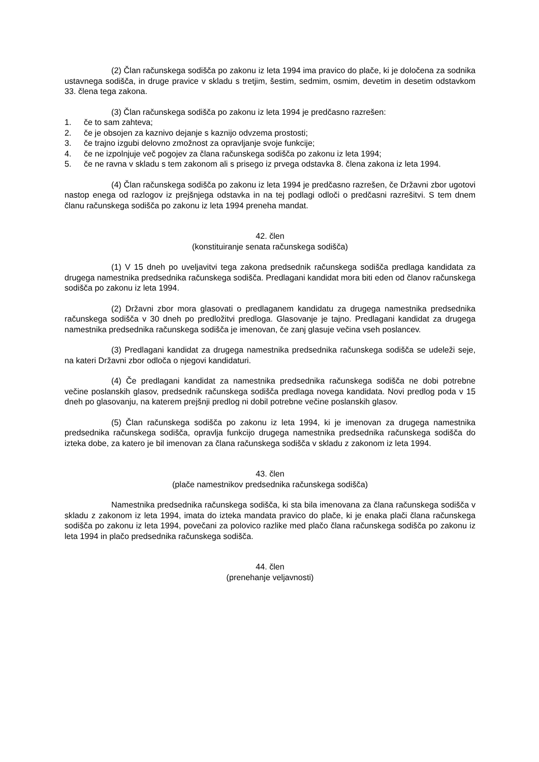(2) Član računskega sodišča po zakonu iz leta 1994 ima pravico do plače, ki je določena za sodnika ustavnega sodišča, in druge pravice v skladu s tretjim, šestim, sedmim, osmim, devetim in desetim odstavkom 33. člena tega zakona.
(3) Član računskega sodišča po zakonu iz leta 1994 je predčasno razrešen:
1. če to sam zahteva;
2. če je obsojen za kaznivo dejanje s kaznijo odvzema prostosti;
3. če trajno izgubi delovno zmožnost za opravljanje svoje funkcije;
4. če ne izpolnjuje več pogojev za člana računskega sodišča po zakonu iz leta 1994;
5. če ne ravna v skladu s tem zakonom ali s prisego iz prvega odstavka 8. člena zakona iz leta 1994.
(4) Član računskega sodišča po zakonu iz leta 1994 je predčasno razrešen, če Državni zbor ugotovi nastop enega od razlogov iz prejšnjega odstavka in na tej podlagi odloči o predčasni razrešitvi. S tem dnem članu računskega sodišča po zakonu iz leta 1994 preneha mandat.
42. člen
(konstituiranje senata računskega sodišča)
(1) V 15 dneh po uveljavitvi tega zakona predsednik računskega sodišča predlaga kandidata za drugega namestnika predsednika računskega sodišča. Predlagani kandidat mora biti eden od članov računskega sodišča po zakonu iz leta 1994.
(2) Državni zbor mora glasovati o predlaganem kandidatu za drugega namestnika predsednika računskega sodišča v 30 dneh po predložitvi predloga. Glasovanje je tajno. Predlagani kandidat za drugega namestnika predsednika računskega sodišča je imenovan, če zanj glasuje večina vseh poslancev.
(3) Predlagani kandidat za drugega namestnika predsednika računskega sodišča se udeleži seje, na kateri Državni zbor odloča o njegovi kandidaturi.
(4) Če predlagani kandidat za namestnika predsednika računskega sodišča ne dobi potrebne večine poslanskih glasov, predsednik računskega sodišča predlaga novega kandidata. Novi predlog poda v 15 dneh po glasovanju, na katerem prejšnji predlog ni dobil potrebne večine poslanskih glasov.
(5) Član računskega sodišča po zakonu iz leta 1994, ki je imenovan za drugega namestnika predsednika računskega sodišča, opravlja funkcijo drugega namestnika predsednika računskega sodišča do izteka dobe, za katero je bil imenovan za člana računskega sodišča v skladu z zakonom iz leta 1994.
43. člen
(plače namestnikov predsednika računskega sodišča)
Namestnika predsednika računskega sodišča, ki sta bila imenovana za člana računskega sodišča v skladu z zakonom iz leta 1994, imata do izteka mandata pravico do plače, ki je enaka plači člana računskega sodišča po zakonu iz leta 1994, povečani za polovico razlike med plačo člana računskega sodišča po zakonu iz leta 1994 in plačo predsednika računskega sodišča.
44. člen
(prenehanje veljavnosti)